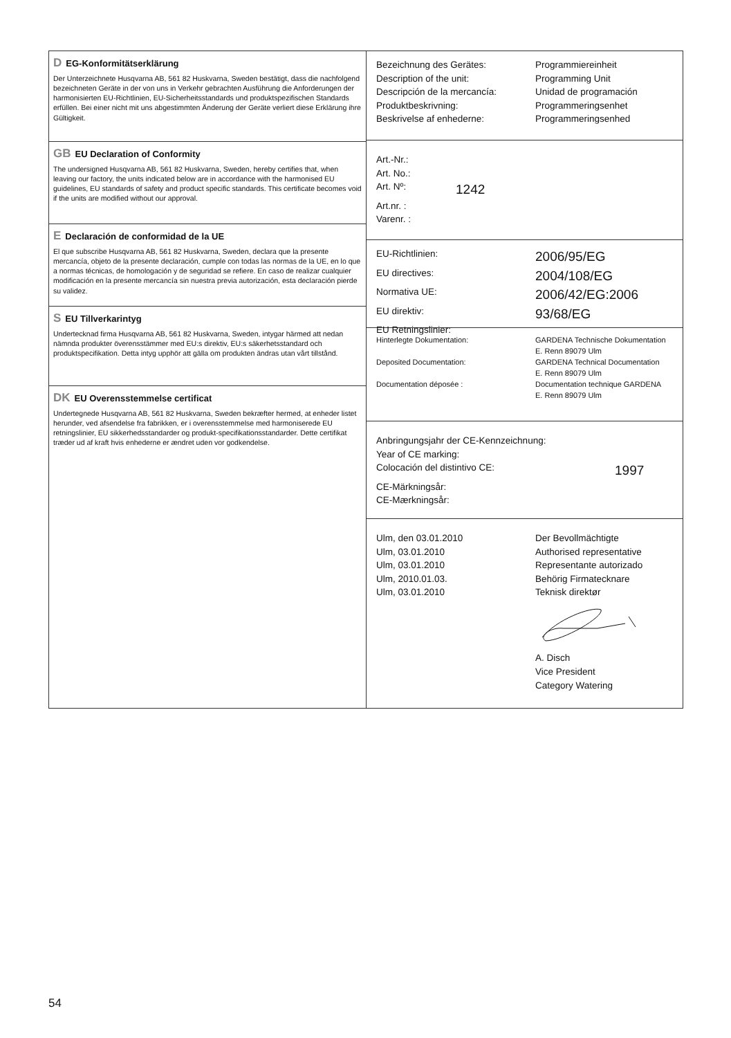| D EG-Konformitätserklärung Der Unterzeichnete Husqvarna AB, 561 82 Huskvarna, Sweden bestätigt, dass die nachfolgend bezeichneten Geräte in der von uns in Verkehr gebrachten Ausführung die Anforderungen der harmonisierten EU-Richtlinien, EU-Sicherheitsstandards und produktspezifischen Standards erfüllen. Bei einer nicht mit uns abgestimmten Änderung der Geräte verliert diese Erklärung ihre Gültigkeit. GB EU Declaration of Conformity The undersigned Husqvarna AB, 561 82 Huskvarna, Sweden, hereby certifies that, when leaving our factory, the units indicated below are in accordance with the harmonised EU guidelines, EU standards of safety and product specific standards. This certificate becomes void if the units are modified without our approval. E Declaración de conformidad de la UE El que subscribe Husqvarna AB, 561 82 Huskvarna, Sweden, declara que la presente mercancía, objeto de la presente declaración, cumple con todas las normas de la UE, en lo que a normas técnicas, de homologación y de seguridad se refiere. En caso de realizar cualquier modificación en la presente mercancía sin nuestra previa autorización, esta declaración pierde su validez. S EU Tillverkarintyg Undertecknad firma Husqvarna AB, 561 82 Huskvarna, Sweden, intygar härmed att nedan nämnda produkter överensstämmer med EU:s direktiv, EU:s säkerhetsstandard och produktspecifikation. Detta intyg upphör att gälla om produkten ändras utan vårt tillstånd. DK EU Overensstemmelse certificat Undertegnede Husqvarna AB, 561 82 Huskvarna, Sweden bekræfter hermed, at enheder listet herunder, ved afsendelse fra fabrikken, er i overensstemmelse med harmoniserede EU retningslinier, EU sikkerhedsstandarder og produkt-specifikationsstandarder. Dette certifikat træder ud af kraft hvis enhederne er ændret uden vor godkendelse. | Bezeichnung des Gerätes: Programmiereinheit Description of the unit: Programming Unit Descripción de la mercancía: Unidad de programación Produktbeskrivning: Programmeringsenhet Beskrivelse af enhederne: Programmeringsenhed Art.-Nr.: Art. No.: Art. Nº: 1242 Art.nr. : Varenr. : EU-Richtlinien: 2006/95/EG EU directives: 2004/108/EG Normativa UE: 2006/42/EG:2006 EU direktiv: 93/68/EG EU Retningslinier: Hinterlegte Dokumentation: GARDENA Technische Dokumentation E. Renn 89079 Ulm Deposited Documentation: GARDENA Technical Documentation E. Renn 89079 Ulm Documentation déposée : Documentation technique GARDENA E. Renn 89079 Ulm Anbringungsjahr der CE-Kennzeichnung: Year of CE marking: Colocación del distintivo CE: 1997 CE-Märkningsår: CE-Mærkningsår: Ulm, den 03.01.2010 Ulm, 03.01.2010 Ulm, 03.01.2010 Ulm, 2010.01.03. Ulm, 03.01.2010 Der Bevollmächtigte Authorised representative Representante autorizado Behörig Firmatecknare Teknisk direktør A. Disch Vice President Category Watering |
54